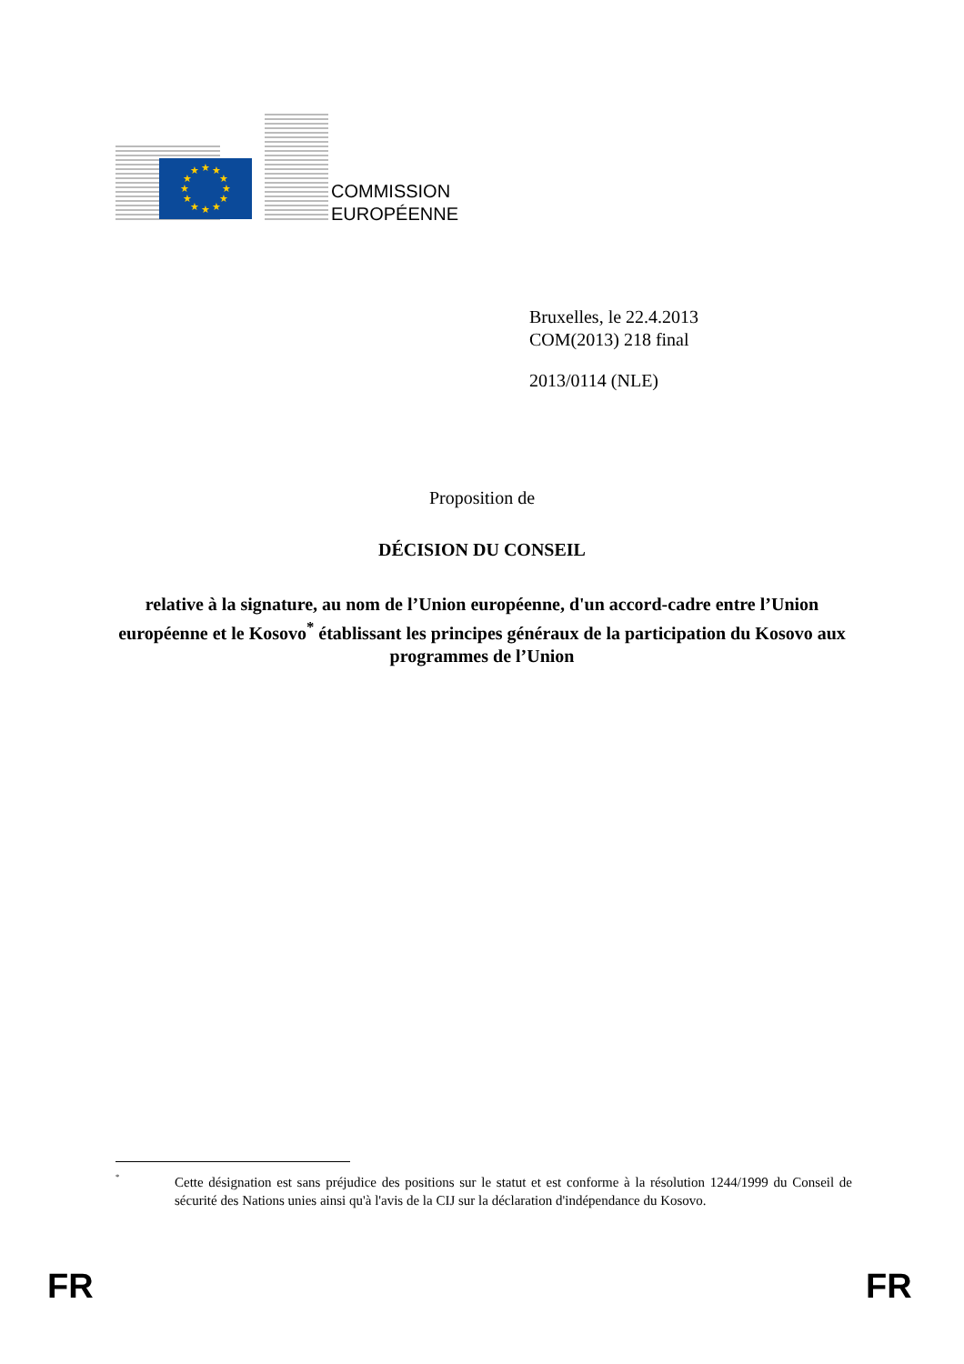★
★
★
★
★
★
★
★
★
★
★
★
COMMISSION
EUROPÉENNE
Bruxelles, le 22.4.2013
COM(2013) 218 final
2013/0114 (NLE)
Proposition de
DÉCISION DU CONSEIL
relative à la signature, au nom de l’Union européenne, d'un accord-cadre entre l’Union européenne et le Kosovo<sup>*</sup> établissant les principes généraux de la participation du Kosovo aux programmes de l’Union
<sup>*</sup> Cette désignation est sans préjudice des positions sur le statut et est conforme à la résolution 1244/1999 du Conseil de sécurité des Nations unies ainsi qu'à l'avis de la CIJ sur la déclaration d'indépendance du Kosovo.
FR FR